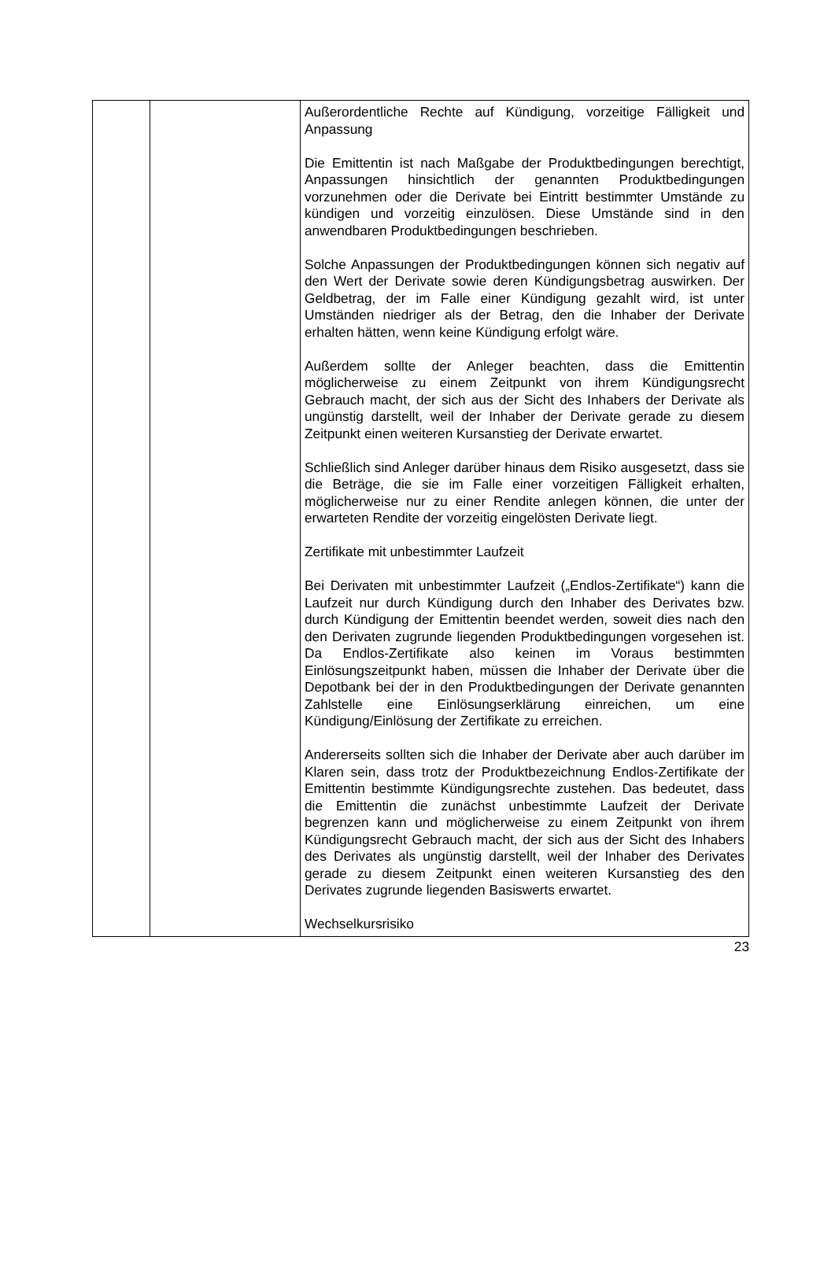| | | Außerordentliche Rechte auf Kündigung, vorzeitige Fälligkeit und Anpassung Die Emittentin ist nach Maßgabe der Produktbedingungen berechtigt, Anpassungen hinsichtlich der genannten Produktbedingungen vorzunehmen oder die Derivate bei Eintritt bestimmter Umstände zu kündigen und vorzeitig einzulösen. Diese Umstände sind in den anwendbaren Produktbedingungen beschrieben. Solche Anpassungen der Produktbedingungen können sich negativ auf den Wert der Derivate sowie deren Kündigungsbetrag auswirken. Der Geldbetrag, der im Falle einer Kündigung gezahlt wird, ist unter Umständen niedriger als der Betrag, den die Inhaber der Derivate erhalten hätten, wenn keine Kündigung erfolgt wäre. Außerdem sollte der Anleger beachten, dass die Emittentin möglicherweise zu einem Zeitpunkt von ihrem Kündigungsrecht Gebrauch macht, der sich aus der Sicht des Inhabers der Derivate als ungünstig darstellt, weil der Inhaber der Derivate gerade zu diesem Zeitpunkt einen weiteren Kursanstieg der Derivate erwartet. Schließlich sind Anleger darüber hinaus dem Risiko ausgesetzt, dass sie die Beträge, die sie im Falle einer vorzeitigen Fälligkeit erhalten, möglicherweise nur zu einer Rendite anlegen können, die unter der erwarteten Rendite der vorzeitig eingelösten Derivate liegt. Zertifikate mit unbestimmter Laufzeit Bei Derivaten mit unbestimmter Laufzeit („Endlos-Zertifikate“) kann die Laufzeit nur durch Kündigung durch den Inhaber des Derivates bzw. durch Kündigung der Emittentin beendet werden, soweit dies nach den den Derivaten zugrunde liegenden Produktbedingungen vorgesehen ist. Da Endlos-Zertifikate also keinen im Voraus bestimmten Einlösungszeitpunkt haben, müssen die Inhaber der Derivate über die Depotbank bei der in den Produktbedingungen der Derivate genannten Zahlstelle eine Einlösungserklärung einreichen, um eine Kündigung/Einlösung der Zertifikate zu erreichen. Andererseits sollten sich die Inhaber der Derivate aber auch darüber im Klaren sein, dass trotz der Produktbezeichnung Endlos-Zertifikate der Emittentin bestimmte Kündigungsrechte zustehen. Das bedeutet, dass die Emittentin die zunächst unbestimmte Laufzeit der Derivate begrenzen kann und möglicherweise zu einem Zeitpunkt von ihrem Kündigungsrecht Gebrauch macht, der sich aus der Sicht des Inhabers des Derivates als ungünstig darstellt, weil der Inhaber des Derivates gerade zu diesem Zeitpunkt einen weiteren Kursanstieg des den Derivates zugrunde liegenden Basiswerts erwartet. Wechselkursrisiko |
23